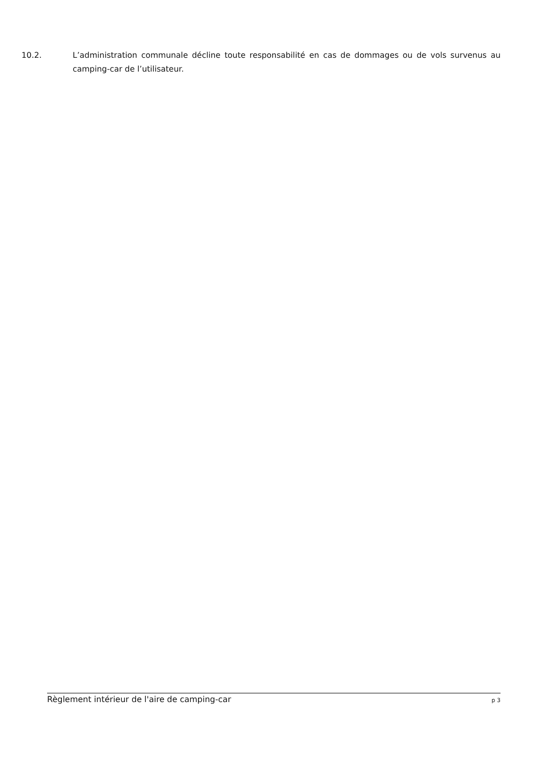10.2. L’administration communale décline toute responsabilité en cas de dommages ou de vols survenus au camping-car de l’utilisateur.
Règlement intérieur de l'aire de camping-car p 3